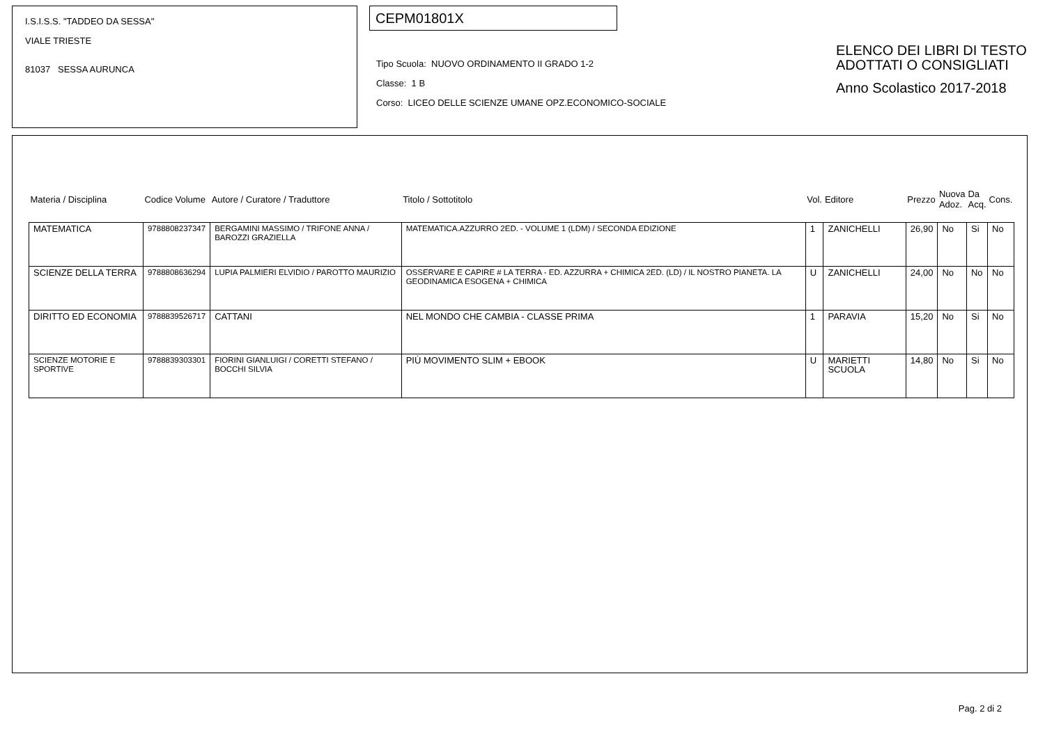I.S.I.S.S. "TADDEO DA SESSA"
VIALE TRIESTE
81037 SESSA AURUNCA
CEPM01801X
Tipo Scuola: NUOVO ORDINAMENTO II GRADO 1-2
Classe: 1 B
Corso: LICEO DELLE SCIENZE UMANE OPZ.ECONOMICO-SOCIALE
ELENCO DEI LIBRI DI TESTO
ADOTTATI O CONSIGLIATI
Anno Scolastico 2017-2018
| Materia / Disciplina | Codice Volume | Autore / Curatore / Traduttore | Titolo / Sottotitolo | Vol. | Editore | Prezzo | Nuova Adoz. | Da Acq. | Cons. |
| --- | --- | --- | --- | --- | --- | --- | --- | --- | --- |
| MATEMATICA | 9788808237347 | BERGAMINI MASSIMO / TRIFONE ANNA / BAROZZI GRAZIELLA | MATEMATICA.AZZURRO 2ED. - VOLUME 1 (LDM) / SECONDA EDIZIONE | 1 | ZANICHELLI | 26,90 | No | Si | No |
| SCIENZE DELLA TERRA | 9788808636294 | LUPIA PALMIERI ELVIDIO / PAROTTO MAURIZIO | OSSERVARE E CAPIRE # LA TERRA - ED. AZZURRA + CHIMICA 2ED. (LD) / IL NOSTRO PIANETA. LA GEODINAMICA ESOGENA + CHIMICA | U | ZANICHELLI | 24,00 | No | No | No |
| DIRITTO ED ECONOMIA | 9788839526717 | CATTANI | NEL MONDO CHE CAMBIA - CLASSE PRIMA | 1 | PARAVIA | 15,20 | No | Si | No |
| SCIENZE MOTORIE E SPORTIVE | 9788839303301 | FIORINI GIANLUIGI / CORETTI STEFANO / BOCCHI SILVIA | PIÙ MOVIMENTO SLIM + EBOOK | U | MARIETTI SCUOLA | 14,80 | No | Si | No |
Pag. 2 di 2